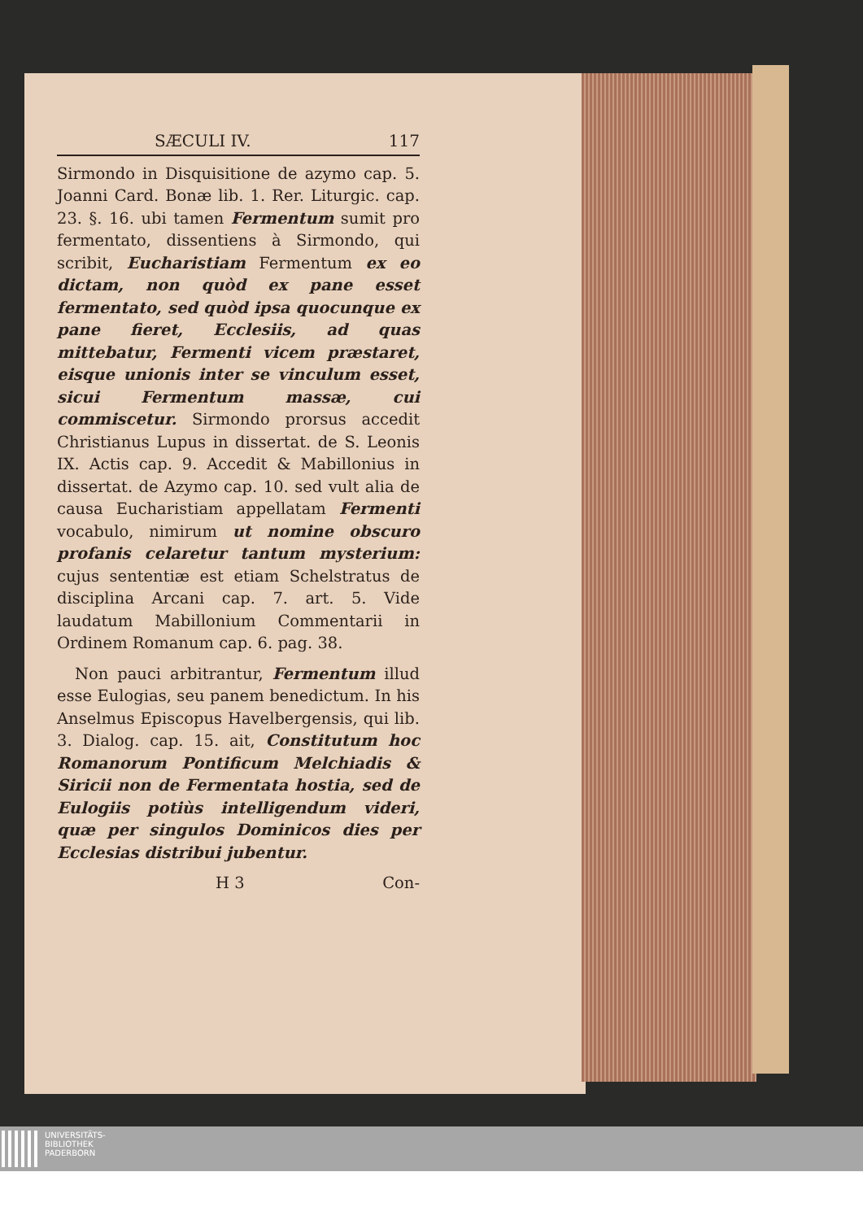SÆCULI IV. 117
Sirmondo in Disquisitione de azymo cap. 5. Joanni Card. Bonæ lib. 1. Rer. Liturgic. cap. 23. §. 16. ubi tamen Fermentum sumit pro fermentato, dissentiens à Sirmondo, qui scribit, Eucharistiam Fermentum ex eo dictam, non quòd ex pane esset fermentato, sed quòd ipsa quocunque ex pane fieret, Ecclesiis, ad quas mittebatur, Fermenti vicem præstaret, eisque unionis inter se vinculum esset, sicui Fermentum massæ, cui commiscetur. Sirmondo prorsus accedit Christianus Lupus in dissertat. de S. Leonis IX. Actis cap. 9. Accedit & Mabillonius in dissertat. de Azymo cap. 10. sed vult alia de causa Eucharistiam appellatam Fermenti vocabulo, nimirum ut nomine obscuro profanis celaretur tantum mysterium: cujus sententiæ est etiam Schelstratus de disciplina Arcani cap. 7. art. 5. Vide laudatum Mabillonium Commentarii in Ordinem Romanum cap. 6. pag. 38.
Non pauci arbitrantur, Fermentum illud esse Eulogias, seu panem benedictum. In his Anselmus Episcopus Havelbergensis, qui lib. 3. Dialog. cap. 15. ait, Constitutum hoc Romanorum Pontificum Melchiadis & Siricii non de Fermentata hostia, sed de Eulogiis potiùs intelligendum videri, quæ per singulos Dominicos dies per Ecclesias distribui jubentur.
H 3 Con-
UNIVERSITÄTS-
BIBLIOTHEK
PADERBORN